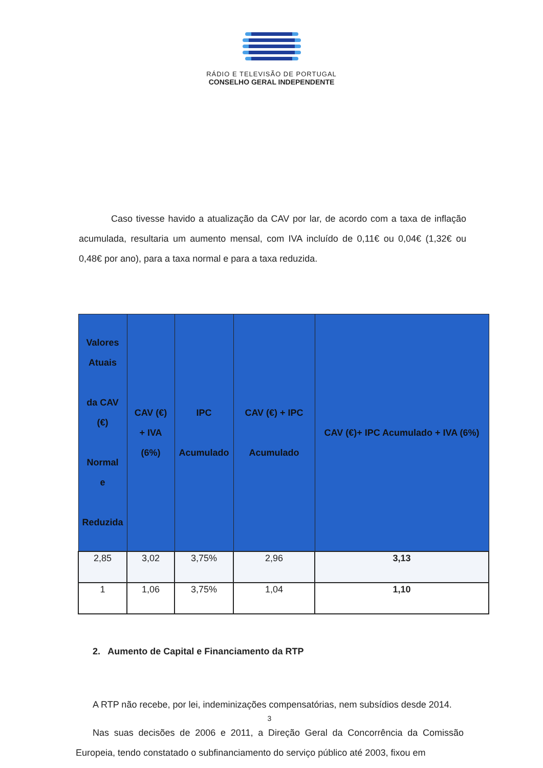RÁDIO E TELEVISÃO DE PORTUGAL
CONSELHO GERAL INDEPENDENTE
Caso tivesse havido a atualização da CAV por lar, de acordo com a taxa de inflação acumulada, resultaria um aumento mensal, com IVA incluído de 0,11€ ou 0,04€ (1,32€ ou 0,48€ por ano), para a taxa normal e para a taxa reduzida.
| Valores Atuais da CAV (€) Normal e Reduzida | CAV (€) + IVA (6%) | IPC Acumulado | CAV (€) + IPC Acumulado | CAV (€)+ IPC Acumulado + IVA (6%) |
| --- | --- | --- | --- | --- |
| 2,85 | 3,02 | 3,75% | 2,96 | 3,13 |
| 1 | 1,06 | 3,75% | 1,04 | 1,10 |
2. Aumento de Capital e Financiamento da RTP
A RTP não recebe, por lei, indeminizações compensatórias, nem subsídios desde 2014.
Nas suas decisões de 2006 e 2011, a Direção Geral da Concorrência da Comissão Europeia, tendo constatado o subfinanciamento do serviço público até 2003, fixou em
3